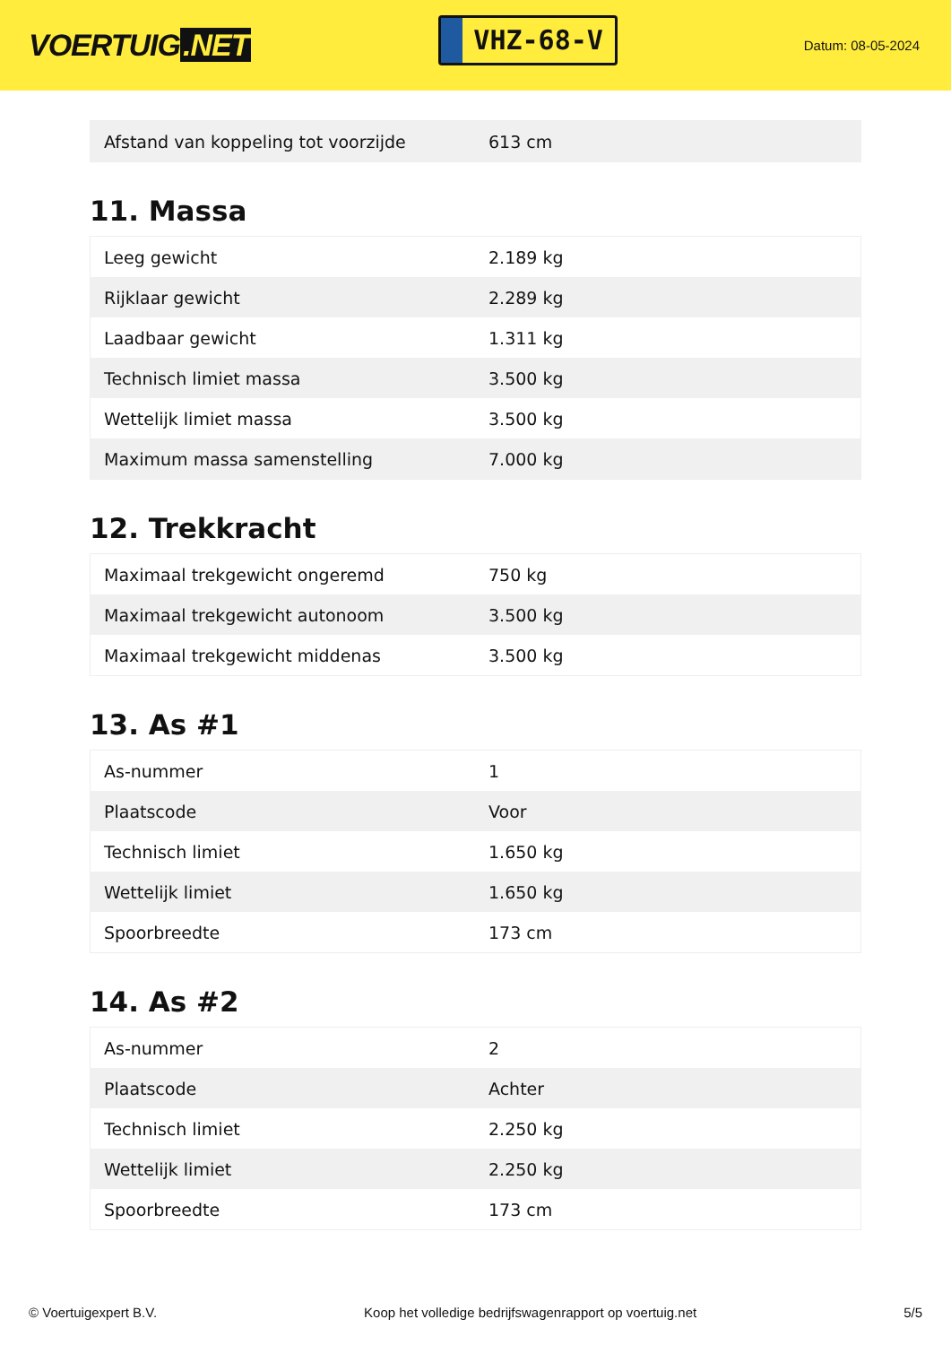VOERTUIG.NET
VHZ-68-V
Datum: 08-05-2024
| Afstand van koppeling tot voorzijde | 613 cm |
11. Massa
| Leeg gewicht | 2.189 kg |
| Rijklaar gewicht | 2.289 kg |
| Laadbaar gewicht | 1.311 kg |
| Technisch limiet massa | 3.500 kg |
| Wettelijk limiet massa | 3.500 kg |
| Maximum massa samenstelling | 7.000 kg |
12. Trekkracht
| Maximaal trekgewicht ongeremd | 750 kg |
| Maximaal trekgewicht autonoom | 3.500 kg |
| Maximaal trekgewicht middenas | 3.500 kg |
13. As #1
| As-nummer | 1 |
| Plaatscode | Voor |
| Technisch limiet | 1.650 kg |
| Wettelijk limiet | 1.650 kg |
| Spoorbreedte | 173 cm |
14. As #2
| As-nummer | 2 |
| Plaatscode | Achter |
| Technisch limiet | 2.250 kg |
| Wettelijk limiet | 2.250 kg |
| Spoorbreedte | 173 cm |
© Voertuigexpert B.V. Koop het volledige bedrijfswagenrapport op voertuig.net 5/5